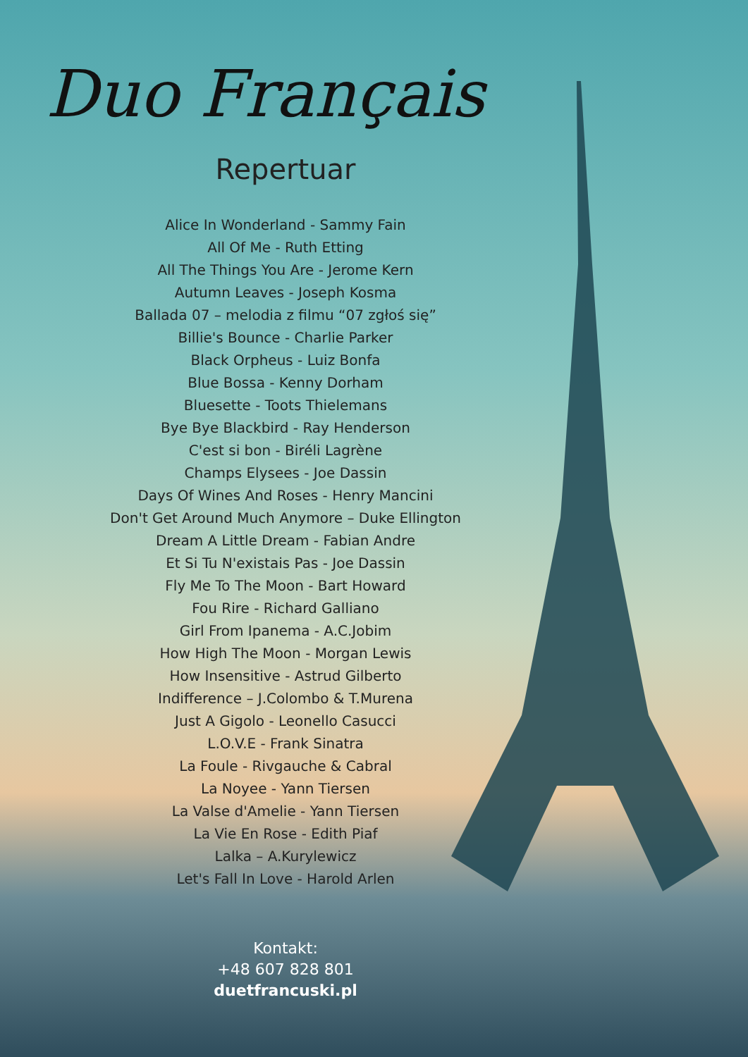Duo Français
Repertuar
Alice In Wonderland - Sammy Fain
All Of Me - Ruth Etting
All The Things You Are - Jerome Kern
Autumn Leaves - Joseph Kosma
Ballada 07 – melodia z filmu “07 zgłoś się”
Billie's Bounce - Charlie Parker
Black Orpheus - Luiz Bonfa
Blue Bossa - Kenny Dorham
Bluesette - Toots Thielemans
Bye Bye Blackbird - Ray Henderson
C'est si bon - Biréli Lagrène
Champs Elysees - Joe Dassin
Days Of Wines And Roses - Henry Mancini
Don't Get Around Much Anymore – Duke Ellington
Dream A Little Dream - Fabian Andre
Et Si Tu N'existais Pas - Joe Dassin
Fly Me To The Moon - Bart Howard
Fou Rire - Richard Galliano
Girl From Ipanema - A.C.Jobim
How High The Moon - Morgan Lewis
How Insensitive - Astrud Gilberto
Indifference – J.Colombo & T.Murena
Just A Gigolo - Leonello Casucci
L.O.V.E - Frank Sinatra
La Foule - Rivgauche & Cabral
La Noyee - Yann Tiersen
La Valse d'Amelie - Yann Tiersen
La Vie En Rose - Edith Piaf
Lalka – A.Kurylewicz
Let's Fall In Love - Harold Arlen
Kontakt:
+48 607 828 801
duetfrancuski.pl